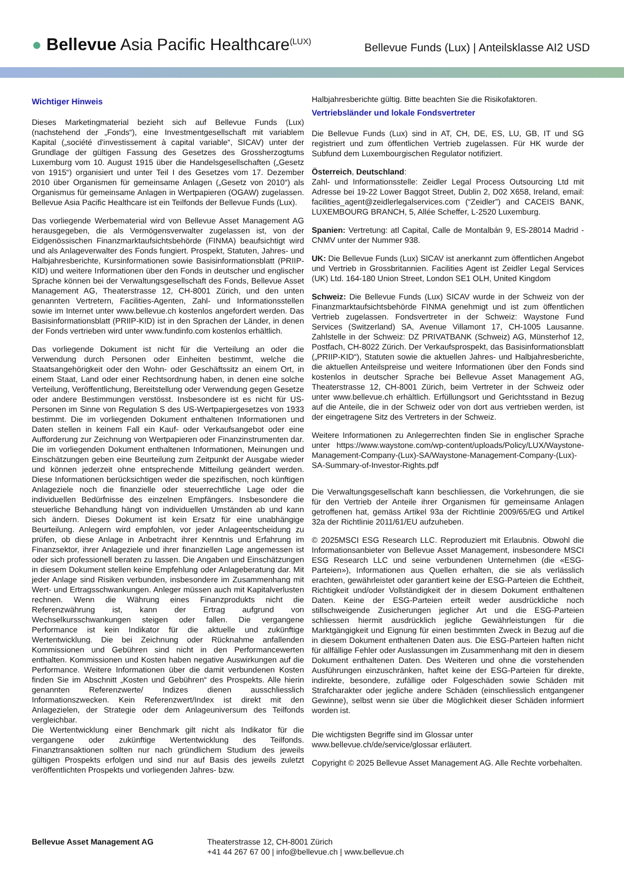● Bellevue Asia Pacific Healthcare<sup>(LUX)</sup>
Bellevue Funds (Lux) | Anteilsklasse AI2 USD
Wichtiger Hinweis
Dieses Marketingmaterial bezieht sich auf Bellevue Funds (Lux) (nachstehend der „Fonds“), eine Investmentgesellschaft mit variablem Kapital („société d'investissement à capital variable“, SICAV) unter der Grundlage der gültigen Fassung des Gesetzes des Grossherzogtums Luxemburg vom 10. August 1915 über die Handelsgesellschaften („Gesetz von 1915“) organisiert und unter Teil I des Gesetzes vom 17. Dezember 2010 über Organismen für gemeinsame Anlagen („Gesetz von 2010“) als Organismus für gemeinsame Anlagen in Wertpapieren (OGAW) zugelassen. Bellevue Asia Pacific Healthcare ist ein Teilfonds der Bellevue Funds (Lux).
Das vorliegende Werbematerial wird von Bellevue Asset Management AG herausgegeben, die als Vermögensverwalter zugelassen ist, von der Eidgenössischen Finanzmarktaufsichtsbehörde (FINMA) beaufsichtigt wird und als Anlageverwalter des Fonds fungiert. Prospekt, Statuten, Jahres- und Halbjahresberichte, Kursinformationen sowie Basisinformationsblatt (PRIIP-KID) und weitere Informationen über den Fonds in deutscher und englischer Sprache können bei der Verwaltungsgesellschaft des Fonds, Bellevue Asset Management AG, Theaterstrasse 12, CH-8001 Zürich, und den unten genannten Vertretern, Facilities-Agenten, Zahl- und Informationsstellen sowie im Internet unter www.bellevue.ch kostenlos angefordert werden. Das Basisinformationsblatt (PRIIP-KID) ist in den Sprachen der Länder, in denen der Fonds vertrieben wird unter www.fundinfo.com kostenlos erhältlich.
Das vorliegende Dokument ist nicht für die Verteilung an oder die Verwendung durch Personen oder Einheiten bestimmt, welche die Staatsangehörigkeit oder den Wohn- oder Geschäftssitz an einem Ort, in einem Staat, Land oder einer Rechtsordnung haben, in denen eine solche Verteilung, Veröffentlichung, Bereitstellung oder Verwendung gegen Gesetze oder andere Bestimmungen verstösst. Insbesondere ist es nicht für US-Personen im Sinne von Regulation S des US-Wertpapiergesetzes von 1933 bestimmt. Die im vorliegenden Dokument enthaltenen Informationen und Daten stellen in keinem Fall ein Kauf- oder Verkaufsangebot oder eine Aufforderung zur Zeichnung von Wertpapieren oder Finanzinstrumenten dar. Die im vorliegenden Dokument enthaltenen Informationen, Meinungen und Einschätzungen geben eine Beurteilung zum Zeitpunkt der Ausgabe wieder und können jederzeit ohne entsprechende Mitteilung geändert werden. Diese Informationen berücksichtigen weder die spezifischen, noch künftigen Anlageziele noch die finanzielle oder steuerrechtliche Lage oder die individuellen Bedürfnisse des einzelnen Empfängers. Insbesondere die steuerliche Behandlung hängt von individuellen Umständen ab und kann sich ändern. Dieses Dokument ist kein Ersatz für eine unabhängige Beurteilung. Anlegern wird empfohlen, vor jeder Anlageentscheidung zu prüfen, ob diese Anlage in Anbetracht ihrer Kenntnis und Erfahrung im Finanzsektor, ihrer Anlageziele und ihrer finanziellen Lage angemessen ist oder sich professionell beraten zu lassen. Die Angaben und Einschätzungen in diesem Dokument stellen keine Empfehlung oder Anlageberatung dar. Mit jeder Anlage sind Risiken verbunden, insbesondere im Zusammenhang mit Wert- und Ertragsschwankungen. Anleger müssen auch mit Kapitalverlusten rechnen. Wenn die Währung eines Finanzprodukts nicht die Referenzwährung ist, kann der Ertrag aufgrund von Wechselkursschwankungen steigen oder fallen. Die vergangene Performance ist kein Indikator für die aktuelle und zukünftige Wertentwicklung. Die bei Zeichnung oder Rücknahme anfallenden Kommissionen und Gebühren sind nicht in den Performancewerten enthalten. Kommissionen und Kosten haben negative Auswirkungen auf die Performance. Weitere Informationen über die damit verbundenen Kosten finden Sie im Abschnitt „Kosten und Gebühren“ des Prospekts. Alle hierin genannten Referenzwerte/ Indizes dienen ausschliesslich Informationszwecken. Kein Referenzwert/Index ist direkt mit den Anlagezielen, der Strategie oder dem Anlageuniversum des Teilfonds vergleichbar.
Die Wertentwicklung einer Benchmark gilt nicht als Indikator für die vergangene oder zukünftige Wertentwicklung des Teilfonds. Finanztransaktionen sollten nur nach gründlichem Studium des jeweils gültigen Prospekts erfolgen und sind nur auf Basis des jeweils zuletzt veröffentlichten Prospekts und vorliegenden Jahres- bzw.
Halbjahresberichte gültig. Bitte beachten Sie die Risikofaktoren.
Vertriebsländer und lokale Fondsvertreter
Die Bellevue Funds (Lux) sind in AT, CH, DE, ES, LU, GB, IT und SG registriert und zum öffentlichen Vertrieb zugelassen. Für HK wurde der Subfund dem Luxembourgischen Regulator notifiziert.
Österreich, Deutschland:
Zahl- und Informationsstelle: Zeidler Legal Process Outsourcing Ltd mit Adresse bei 19-22 Lower Baggot Street, Dublin 2, D02 X658, Ireland, email: facilities_agent@zeidlerlegalservices.com (“Zeidler”) and CACEIS BANK, LUXEMBOURG BRANCH, 5, Allée Scheffer, L-2520 Luxemburg.
Spanien: Vertretung: atl Capital, Calle de Montalbán 9, ES-28014 Madrid - CNMV unter der Nummer 938.
UK: Die Bellevue Funds (Lux) SICAV ist anerkannt zum öffentlichen Angebot und Vertrieb in Grossbritannien. Facilities Agent ist Zeidler Legal Services (UK) Ltd. 164-180 Union Street, London SE1 OLH, United Kingdom
Schweiz: Die Bellevue Funds (Lux) SICAV wurde in der Schweiz von der Finanzmarktaufsichtsbehörde FINMA genehmigt und ist zum öffentlichen Vertrieb zugelassen. Fondsvertreter in der Schweiz: Waystone Fund Services (Switzerland) SA, Avenue Villamont 17, CH-1005 Lausanne. Zahlstelle in der Schweiz: DZ PRIVATBANK (Schweiz) AG, Münsterhof 12, Postfach, CH-8022 Zürich. Der Verkaufsprospekt, das Basisinformationsblatt („PRIIP-KID“), Statuten sowie die aktuellen Jahres- und Halbjahresberichte, die aktuellen Anteilspreise und weitere Informationen über den Fonds sind kostenlos in deutscher Sprache bei Bellevue Asset Management AG, Theaterstrasse 12, CH-8001 Zürich, beim Vertreter in der Schweiz oder unter www.bellevue.ch erhältlich. Erfüllungsort und Gerichtsstand in Bezug auf die Anteile, die in der Schweiz oder von dort aus vertrieben werden, ist der eingetragene Sitz des Vertreters in der Schweiz.
Weitere Informationen zu Anlegerrechten finden Sie in englischer Sprache unter https://www.waystone.com/wp-content/uploads/Policy/LUX/Waystone-Management-Company-(Lux)-SA/Waystone-Management-Company-(Lux)-SA-Summary-of-Investor-Rights.pdf
Die Verwaltungsgesellschaft kann beschliessen, die Vorkehrungen, die sie für den Vertrieb der Anteile ihrer Organismen für gemeinsame Anlagen getroffenen hat, gemäss Artikel 93a der Richtlinie 2009/65/EG und Artikel 32a der Richtlinie 2011/61/EU aufzuheben.
© 2025MSCI ESG Research LLC. Reproduziert mit Erlaubnis. Obwohl die Informationsanbieter von Bellevue Asset Management, insbesondere MSCI ESG Research LLC und seine verbundenen Unternehmen (die «ESG-Parteien»), Informationen aus Quellen erhalten, die sie als verlässlich erachten, gewährleistet oder garantiert keine der ESG-Parteien die Echtheit, Richtigkeit und/oder Vollständigkeit der in diesem Dokument enthaltenen Daten. Keine der ESG-Parteien erteilt weder ausdrückliche noch stillschweigende Zusicherungen jeglicher Art und die ESG-Parteien schliessen hiermit ausdrücklich jegliche Gewährleistungen für die Marktgängigkeit und Eignung für einen bestimmten Zweck in Bezug auf die in diesem Dokument enthaltenen Daten aus. Die ESG-Parteien haften nicht für allfällige Fehler oder Auslassungen im Zusammenhang mit den in diesem Dokument enthaltenen Daten. Des Weiteren und ohne die vorstehenden Ausführungen einzuschränken, haftet keine der ESG-Parteien für direkte, indirekte, besondere, zufällige oder Folgeschäden sowie Schäden mit Strafcharakter oder jegliche andere Schäden (einschliesslich entgangener Gewinne), selbst wenn sie über die Möglichkeit dieser Schäden informiert worden ist.
Die wichtigsten Begriffe sind im Glossar unter
www.bellevue.ch/de/service/glossar erläutert.
Copyright © 2025 Bellevue Asset Management AG. Alle Rechte vorbehalten.
Bellevue Asset Management AG Theaterstrasse 12, CH-8001 Zürich
+41 44 267 67 00 | info@bellevue.ch | www.bellevue.ch